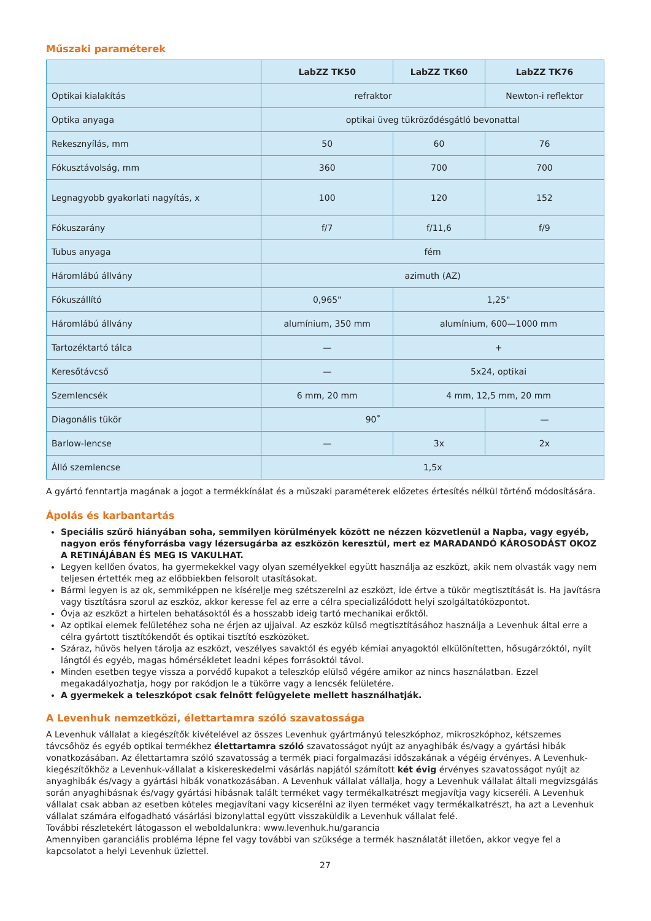Műszaki paraméterek
| | LabZZ TK50 | LabZZ TK60 | LabZZ TK76 |
| --- | --- | --- | --- |
| Optikai kialakítás | refraktor | | Newton-i reflektor |
| Optika anyaga | optikai üveg tükröződésgátló bevonattal | | |
| Rekesznyílás, mm | 50 | 60 | 76 |
| Fókusztávolság, mm | 360 | 700 | 700 |
| Legnagyobb gyakorlati nagyítás, x | 100 | 120 | 152 |
| Fókuszarány | f/7 | f/11,6 | f/9 |
| Tubus anyaga | fém | | |
| Háromlábú állvány | azimuth (AZ) | | |
| Fókuszállító | 0,965" | 1,25" | |
| Háromlábú állvány | alumínium, 350 mm | alumínium, 600—1000 mm | |
| Tartozéktartó tálca | — | + | |
| Keresőtávcső | — | 5x24, optikai | |
| Szemlencsék | 6 mm, 20 mm | 4 mm, 12,5 mm, 20 mm | |
| Diagonális tükör | 90˚ | | — |
| Barlow-lencse | — | 3x | 2x |
| Álló szemlencse | 1,5x | | |
A gyártó fenntartja magának a jogot a termékkínálat és a műszaki paraméterek előzetes értesítés nélkül történő módosítására.
Ápolás és karbantartás
Speciális szűrő hiányában soha, semmilyen körülmények között ne nézzen közvetlenül a Napba, vagy egyéb, nagyon erős fényforrásba vagy lézersugárba az eszközön keresztül, mert ez MARADANDÓ KÁROSODÁST OKOZ A RETINÁJÁBAN ÉS MEG IS VAKULHAT.
Legyen kellően óvatos, ha gyermekekkel vagy olyan személyekkel együtt használja az eszközt, akik nem olvasták vagy nem teljesen értették meg az előbbiekben felsorolt utasításokat.
Bármi legyen is az ok, semmiképpen ne kísérelje meg szétszerelni az eszközt, ide értve a tükör megtisztítását is. Ha javításra vagy tisztításra szorul az eszköz, akkor keresse fel az erre a célra specializálódott helyi szolgáltatóközpontot.
Óvja az eszközt a hirtelen behatásoktól és a hosszabb ideig tartó mechanikai erőktől.
Az optikai elemek felületéhez soha ne érjen az ujjaival. Az eszköz külső megtisztításához használja a Levenhuk által erre a célra gyártott tisztítókendőt és optikai tisztító eszközöket.
Száraz, hűvös helyen tárolja az eszközt, veszélyes savaktól és egyéb kémiai anyagoktól elkülönítetten, hősugárzóktól, nyílt lángtól és egyéb, magas hőmérsékletet leadni képes forrásoktól távol.
Minden esetben tegye vissza a porvédő kupakot a teleszkóp elülső végére amikor az nincs használatban. Ezzel megakadályozhatja, hogy por rakódjon le a tükörre vagy a lencsék felületére.
A gyermekek a teleszkópot csak felnőtt felügyelete mellett használhatják.
A Levenhuk nemzetközi, élettartamra szóló szavatossága
A Levenhuk vállalat a kiegészítők kivételével az összes Levenhuk gyártmányú teleszkóphoz, mikroszkóphoz, kétszemes távcsőhöz és egyéb optikai termékhez élettartamra szóló szavatosságot nyújt az anyaghibák és/vagy a gyártási hibák vonatkozásában. Az élettartamra szóló szavatosság a termék piaci forgalmazási időszakának a végéig érvényes. A Levenhuk-kiegészítőkhöz a Levenhuk-vállalat a kiskereskedelmi vásárlás napjától számított két évig érvényes szavatosságot nyújt az anyaghibák és/vagy a gyártási hibák vonatkozásában. A Levenhuk vállalat vállalja, hogy a Levenhuk vállalat általi megvizsgálás során anyaghibásnak és/vagy gyártási hibásnak talált terméket vagy termékalkatrészt megjavítja vagy kicseréli. A Levenhuk vállalat csak abban az esetben köteles megjavítani vagy kicserélni az ilyen terméket vagy termékalkatrészt, ha azt a Levenhuk vállalat számára elfogadható vásárlási bizonylattal együtt visszaküldik a Levenhuk vállalat felé.
További részletekért látogasson el weboldalunkra: www.levenhuk.hu/garancia
Amennyiben garanciális probléma lépne fel vagy további van szüksége a termék használatát illetően, akkor vegye fel a kapcsolatot a helyi Levenhuk üzlettel.
27